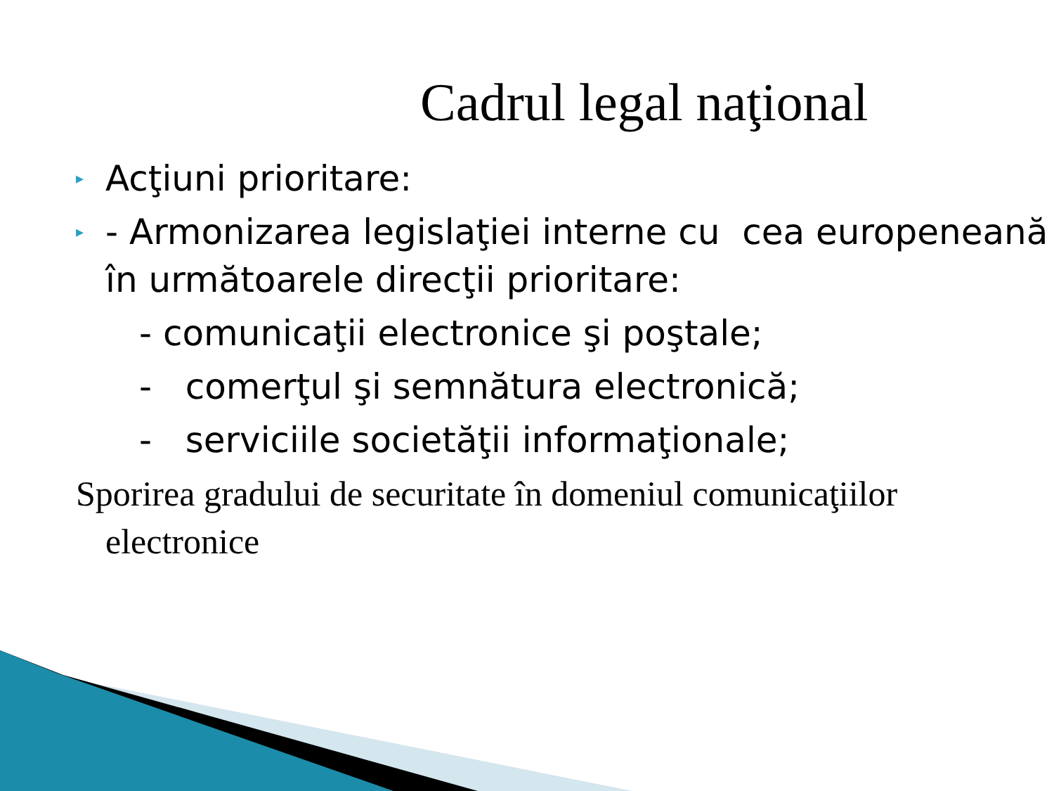Cadrul legal naţional
▸ Acţiuni prioritare:
▸ - Armonizarea legislaţiei interne cu cea europeneană în următoarele direcţii prioritare:
- comunicaţii electronice şi poştale;
- comerţul şi semnătura electronică;
- serviciile societăţii informaţionale;
Sporirea gradului de securitate în domeniul comunicaţiilor electronice